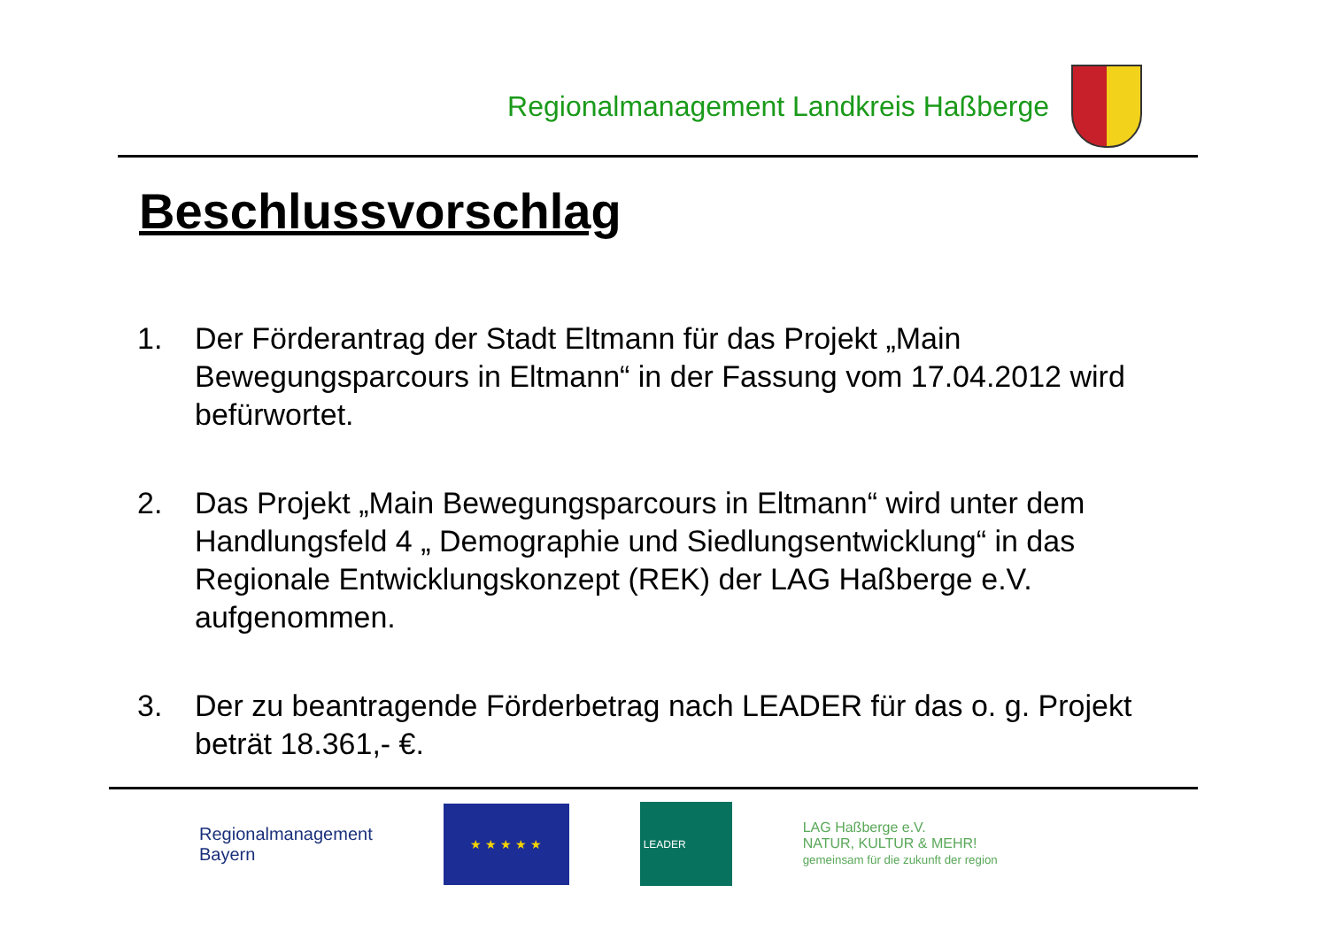Regionalmanagement Landkreis Haßberge
Beschlussvorschlag
1. Der Förderantrag der Stadt Eltmann für das Projekt „Main Bewegungsparcours in Eltmann“ in der Fassung vom 17.04.2012 wird befürwortet.
2. Das Projekt „Main Bewegungsparcours in Eltmann“ wird unter dem Handlungsfeld 4 „ Demographie und Siedlungsentwicklung“ in das Regionale Entwicklungskonzept (REK) der LAG Haßberge e.V. aufgenommen.
3. Der zu beantragende Förderbetrag nach LEADER für das o. g. Projekt beträt 18.361,- €.
Regionalmanagement
Bayern
★ ★ ★ ★ ★
LEADER
LAG Haßberge e.V.
NATUR, KULTUR & MEHR!
gemeinsam für die zukunft der region